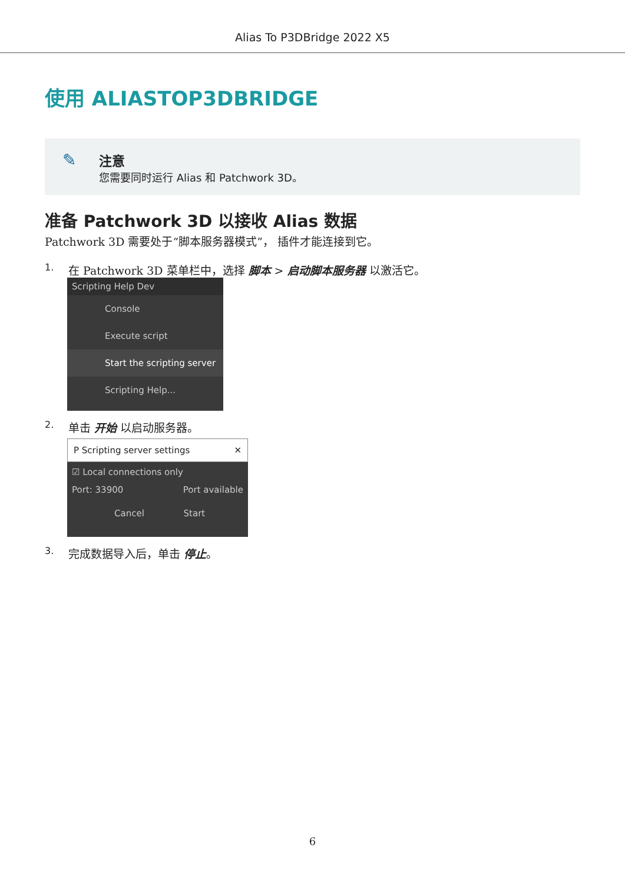Alias To P3DBridge 2022 X5
使用 ALIASTOP3DBRIDGE
✎
注意
您需要同时运行 Alias 和 Patchwork 3D。
准备 Patchwork 3D 以接收 Alias 数据
Patchwork 3D 需要处于“脚本服务器模式”， 插件才能连接到它。
1. 在 Patchwork 3D 菜单栏中，选择 脚本 > 启动脚本服务器 以激活它。
Scripting Help Dev
Console
Execute script
Start the scripting server
Scripting Help...
2. 单击 开始 以启动服务器。
P Scripting server settings ✕
☑ Local connections only
Port: 33900 Port available
Cancel Start
3. 完成数据导入后，单击 停止。
6